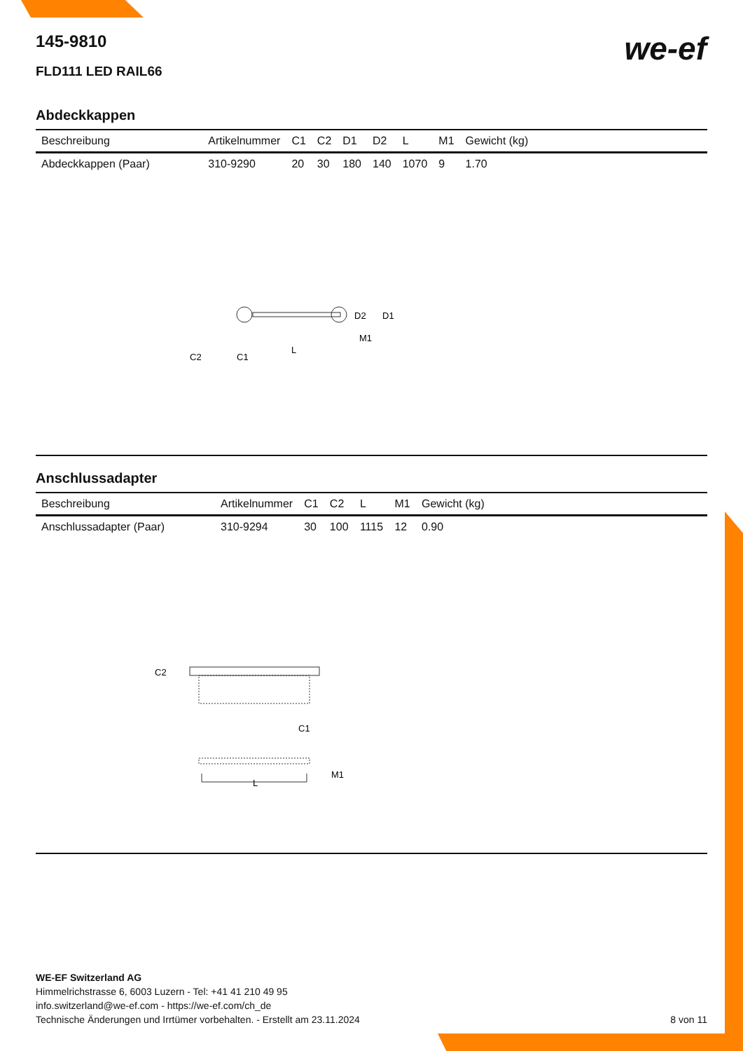we-ef
145-9810
FLD111 LED RAIL66
Abdeckkappen
| Beschreibung | Artikelnummer | C1 | C2 | D1 | D2 | L | M1 | Gewicht (kg) |
| --- | --- | --- | --- | --- | --- | --- | --- | --- |
| Abdeckkappen (Paar) | 310-9290 | 20 | 30 | 180 | 140 | 1070 | 9 | 1.70 |
D2
D1
M1
C2
C1
L
Anschlussadapter
| Beschreibung | Artikelnummer | C1 | C2 | L | M1 | Gewicht (kg) |
| --- | --- | --- | --- | --- | --- | --- |
| Anschlussadapter (Paar) | 310-9294 | 30 | 100 | 1115 | 12 | 0.90 |
C2
C1
M1
L
WE-EF Switzerland AG
Himmelrichstrasse 6, 6003 Luzern - Tel: +41 41 210 49 95
info.switzerland@we-ef.com - https://we-ef.com/ch_de
Technische Änderungen und Irrtümer vorbehalten. - Erstellt am 23.11.2024 8 von 11